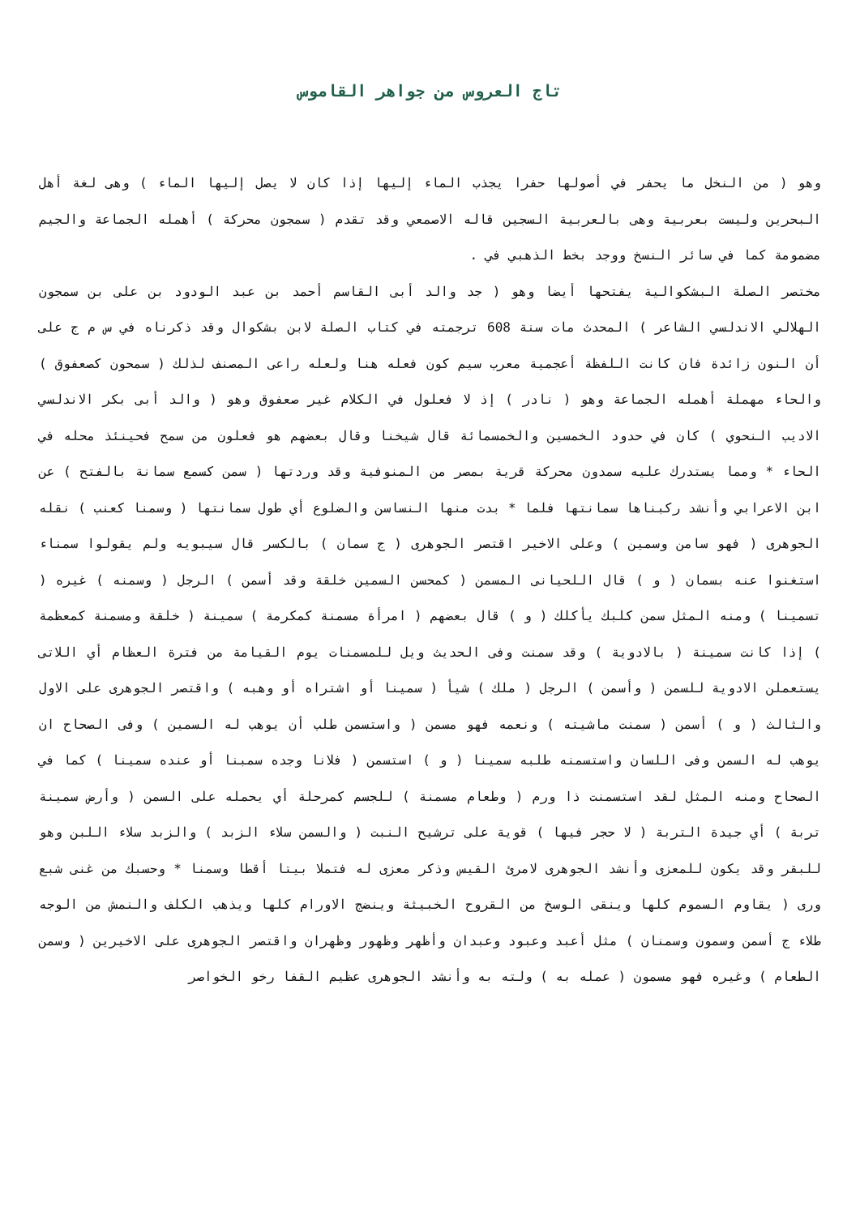تاج العروس من جواهر القاموس
وهو ( من النخل ما يحفر في أصولها حفرا يجذب الماء إليها إذا كان لا يصل إليها الماء ) وهى لغة أهل البحرين وليست بعربية وهى بالعربية السجين قاله الاصمعي وقد تقدم ( سمجون محركة ) أهمله الجماعة والجيم مضمومة كما في سائر النسخ ووجد بخط الذهبي في .
مختصر الصلة البشكوالية يفتحها أيضا وهو ( جد والد أبى القاسم أحمد بن عبد الودود بن على بن سمجون الهلالي الاندلسي الشاعر ) المحدث مات سنة 608 ترجمته في كتاب الصلة لابن بشكوال وقد ذكرناه في س م ج على أن النون زائدة فان كانت اللفظة أعجمية معرب سيم كون فعله هنا ولعله راعى المصنف لذلك ( سمحون كصعفوق ) والحاء مهملة أهمله الجماعة وهو ( نادر ) إذ لا فعلول في الكلام غير صعفوق وهو ( والد أبى بكر الاندلسي الاديب النحوي ) كان في حدود الخمسين والخمسمائة قال شيخنا وقال بعضهم هو فعلون من سمح فحينئذ محله في الحاء * ومما يستدرك عليه سمدون محركة قرية بمصر من المنوفية وقد وردتها ( سمن كسمع سمانة بالفتح ) عن ابن الاعرابي وأنشد ركبناها سمانتها فلما * بدت منها النساسن والضلوع أي طول سمانتها ( وسمنا كعنب ) نقله الجوهرى ( فهو سامن وسمين ) وعلى الاخير اقتصر الجوهرى ( ج سمان ) بالكسر قال سيبويه ولم يقولوا سمناء استغنوا عنه بسمان ( و ) قال اللحيانى المسمن ( كمحسن السمين خلقة وقد أسمن ) الرجل ( وسمنه ) غيره ( تسمينا ) ومنه المثل سمن كلبك يأكلك ( و ) قال بعضهم ( امرأة مسمنة كمكرمة ) سمينة ( خلقة ومسمنة كمعظمة ) إذا كانت سمينة ( بالادوية ) وقد سمنت وفى الحديث ويل للمسمنات يوم القيامة من فترة العظام أي اللاتى يستعملن الادوية للسمن ( وأسمن ) الرجل ( ملك ) شيأ ( سمينا أو اشتراه أو وهبه ) واقتصر الجوهرى على الاول والثالث ( و ) أسمن ( سمنت ماشيته ) ونعمه فهو مسمن ( واستسمن طلب أن يوهب له السمين ) وفى الصحاح ان يوهب له السمن وفى اللسان واستسمنه طلبه سمينا ( و ) استسمن ( فلانا وجده سمبنا أو عنده سمينا ) كما في الصحاح ومنه المثل لقد استسمنت ذا ورم ( وطعام مسمنة ) للجسم كمرحلة أي يحمله على السمن ( وأرض سمينة تربة ) أي جيدة التربة ( لا حجر فيها ) قوية على ترشيح النبت ( والسمن سلاء الزبد ) والزبد سلاء اللبن وهو للبقر وقد يكون للمعزى وأنشد الجوهرى لامرئ القيس وذكر معزى له فتملا بيتا أقطا وسمنا * وحسبك من غنى شبع ورى ( يقاوم السموم كلها وينقى الوسخ من القروح الخبيثة وينضج الاورام كلها ويذهب الكلف والنمش من الوجه طلاء ج أسمن وسمون وسمنان ) مثل أعبد وعبود وعبدان وأظهر وظهور وظهران واقتصر الجوهرى على الاخيرين ( وسمن الطعام ) وغيره فهو مسمون ( عمله به ) ولته به وأنشد الجوهرى عظيم القفا رخو الخواصر